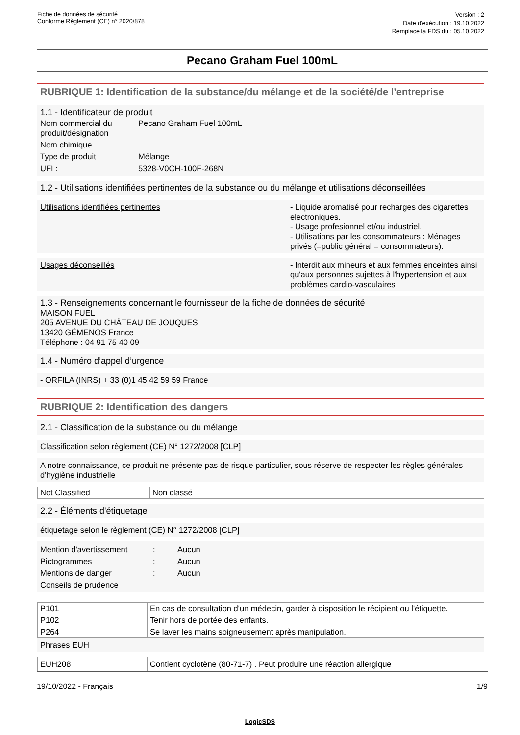Fiche de données de sécurité
Conforme Règlement (CE) n° 2020/878
Version : 2
Date d'exécution : 19.10.2022
Remplace la FDS du : 05.10.2022
Pecano Graham Fuel 100mL
RUBRIQUE 1: Identification de la substance/du mélange et de la société/de l’entreprise
1.1 - Identificateur de produit
| Nom commercial du produit/désignation | Pecano Graham Fuel 100mL |
| Nom chimique | |
| Type de produit | Mélange |
| UFI : | 5328-V0CH-100F-268N |
1.2 - Utilisations identifiées pertinentes de la substance ou du mélange et utilisations déconseillées
Utilisations identifiées pertinentes - Liquide aromatisé pour recharges des cigarettes electroniques.
- Usage profesionnel et/ou industriel.
- Utilisations par les consommateurs : Ménages privés (=public général = consommateurs).
Usages déconseillés - Interdit aux mineurs et aux femmes enceintes ainsi qu'aux personnes sujettes à l'hypertension et aux problèmes cardio-vasculaires
1.3 - Renseignements concernant le fournisseur de la fiche de données de sécurité
MAISON FUEL
205 AVENUE DU CHÂTEAU DE JOUQUES
13420 GÉMENOS France
Téléphone : 04 91 75 40 09
1.4 - Numéro d’appel d’urgence
- ORFILA (INRS) + 33 (0)1 45 42 59 59 France
RUBRIQUE 2: Identification des dangers
2.1 - Classification de la substance ou du mélange
Classification selon règlement (CE) N° 1272/2008 [CLP]
A notre connaissance, ce produit ne présente pas de risque particulier, sous réserve de respecter les règles générales d'hygiène industrielle
| Not Classified | Non classé |
2.2 - Éléments d'étiquetage
étiquetage selon le règlement (CE) N° 1272/2008 [CLP]
| Mention d'avertissement | : | Aucun |
| Pictogrammes | : | Aucun |
| Mentions de danger | : | Aucun |
| Conseils de prudence | | |
| P101 | En cas de consultation d'un médecin, garder à disposition le récipient ou l'étiquette. |
| P102 | Tenir hors de portée des enfants. |
| P264 | Se laver les mains soigneusement après manipulation. |
Phrases EUH
| EUH208 | Contient cyclotène (80-71-7) . Peut produire une réaction allergique |
19/10/2022 - Français 1/9
LogicSDS